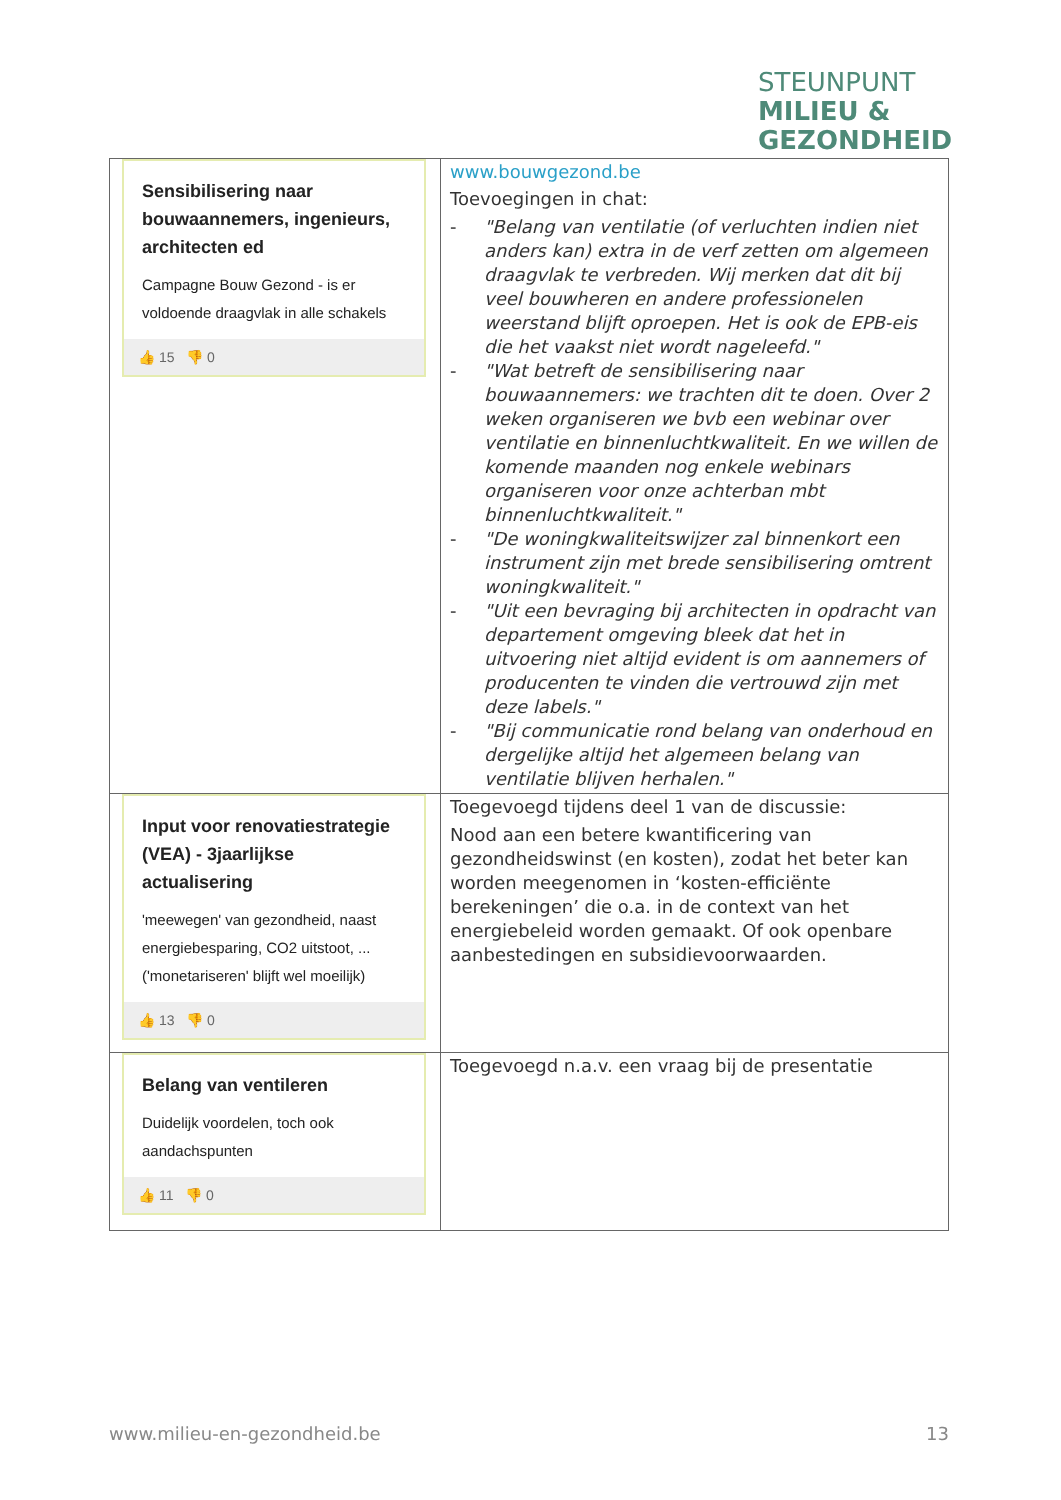STEUNPUNT
MILIEU &
GEZONDHEID
| Sensibilisering naar bouwaannemers, ingenieurs, architecten ed Campagne Bouw Gezond - is er voldoende draagvlak in alle schakels 👍 15 👎 0 | www.bouwgezond.be Toevoegingen in chat: - "Belang van ventilatie (of verluchten indien niet anders kan) extra in de verf zetten om algemeen draagvlak te verbreden. Wij merken dat dit bij veel bouwheren en andere professionelen weerstand blijft oproepen. Het is ook de EPB-eis die het vaakst niet wordt nageleefd." - "Wat betreft de sensibilisering naar bouwaannemers: we trachten dit te doen. Over 2 weken organiseren we bvb een webinar over ventilatie en binnenluchtkwaliteit. En we willen de komende maanden nog enkele webinars organiseren voor onze achterban mbt binnenluchtkwaliteit." - "De woningkwaliteitswijzer zal binnenkort een instrument zijn met brede sensibilisering omtrent woningkwaliteit." - "Uit een bevraging bij architecten in opdracht van departement omgeving bleek dat het in uitvoering niet altijd evident is om aannemers of producenten te vinden die vertrouwd zijn met deze labels." - "Bij communicatie rond belang van onderhoud en dergelijke altijd het algemeen belang van ventilatie blijven herhalen." |
| Input voor renovatiestrategie (VEA) - 3jaarlijkse actualisering 'meewegen' van gezondheid, naast energiebesparing, CO2 uitstoot, ... ('monetariseren' blijft wel moeilijk) 👍 13 👎 0 | Toegevoegd tijdens deel 1 van de discussie: Nood aan een betere kwantificering van gezondheidswinst (en kosten), zodat het beter kan worden meegenomen in ‘kosten-efficiënte berekeningen’ die o.a. in de context van het energiebeleid worden gemaakt. Of ook openbare aanbestedingen en subsidievoorwaarden. |
| Belang van ventileren Duidelijk voordelen, toch ook aandachspunten 👍 11 👎 0 | Toegevoegd n.a.v. een vraag bij de presentatie |
www.milieu-en-gezondheid.be 13